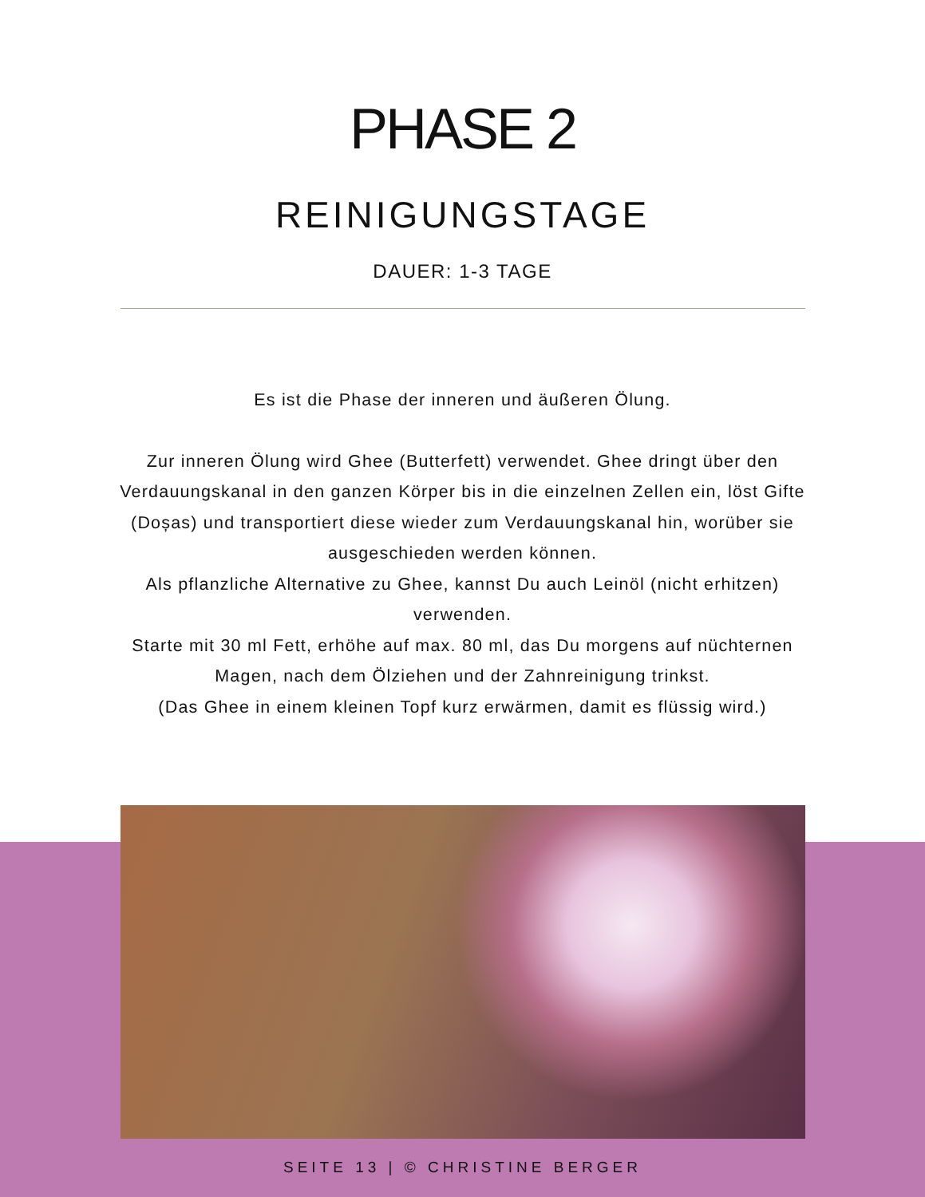PHASE 2
REINIGUNGSTAGE
DAUER: 1-3 TAGE
Es ist die Phase der inneren und äußeren Ölung.
Zur inneren Ölung wird Ghee (Butterfett) verwendet. Ghee dringt über den Verdauungskanal in den ganzen Körper bis in die einzelnen Zellen ein, löst Gifte (Doșas) und transportiert diese wieder zum Verdauungskanal hin, worüber sie ausgeschieden werden können.
Als pflanzliche Alternative zu Ghee, kannst Du auch Leinöl (nicht erhitzen) verwenden.
Starte mit 30 ml Fett, erhöhe auf max. 80 ml, das Du morgens auf nüchternen Magen, nach dem Ölziehen und der Zahnreinigung trinkst.
(Das Ghee in einem kleinen Topf kurz erwärmen, damit es flüssig wird.)
SEITE 13 | © CHRISTINE BERGER